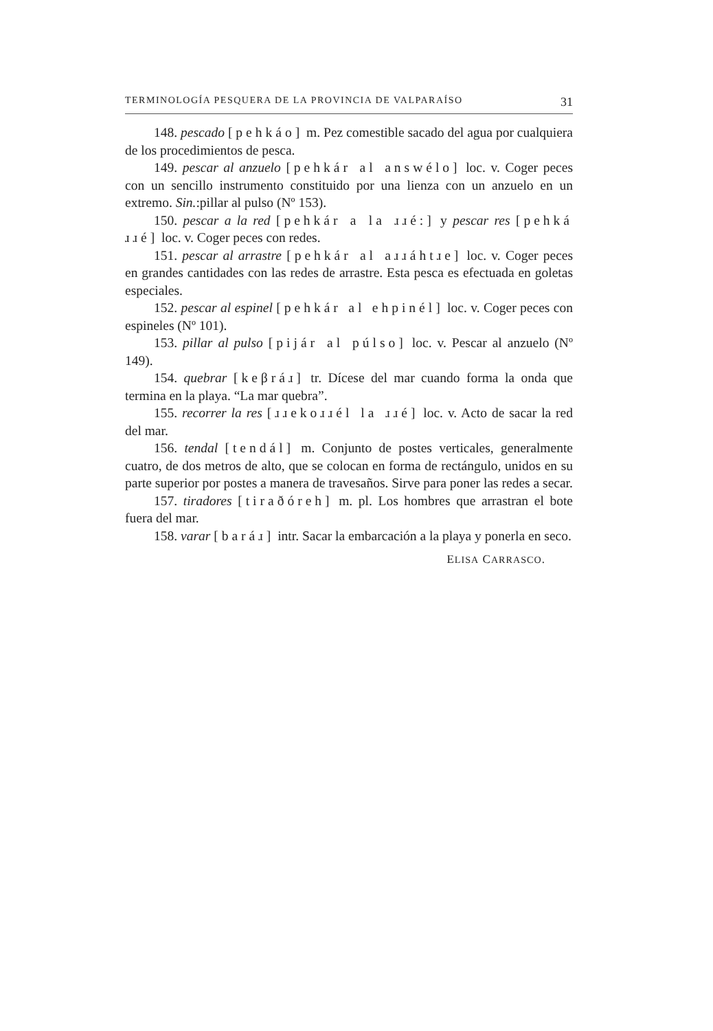TERMINOLOGÍA PESQUERA DE LA PROVINCIA DE VALPARAÍSO 31
148. pescado [pehkáo] m. Pez comestible sacado del agua por cualquiera de los procedimientos de pesca.
149. pescar al anzuelo [pehkár al answélo] loc. v. Coger peces con un sencillo instrumento constituido por una lienza con un anzuelo en un extremo. Sin.:pillar al pulso (Nº 153).
150. pescar a la red [pehkár a la ɹɹé:] y pescar res [pehká ɹɹé] loc. v. Coger peces con redes.
151. pescar al arrastre [pehkár al aɹɹáhtɹe] loc. v. Coger peces en grandes cantidades con las redes de arrastre. Esta pesca es efectuada en goletas especiales.
152. pescar al espinel [pehkár al ehpinél] loc. v. Coger peces con espineles (Nº 101).
153. pillar al pulso [pijár al púlso] loc. v. Pescar al anzuelo (Nº 149).
154. quebrar [keβráɹ] tr. Dícese del mar cuando forma la onda que termina en la playa. “La mar quebra”.
155. recorrer la res [ɹɹekoɹɹél la ɹɹé] loc. v. Acto de sacar la red del mar.
156. tendal [tendál] m. Conjunto de postes verticales, generalmente cuatro, de dos metros de alto, que se colocan en forma de rectángulo, unidos en su parte superior por postes a manera de travesaños. Sirve para poner las redes a secar.
157. tiradores [tiraðóreh] m. pl. Los hombres que arrastran el bote fuera del mar.
158. varar [baráɹ] intr. Sacar la embarcación a la playa y ponerla en seco.
ELISA CARRASCO.